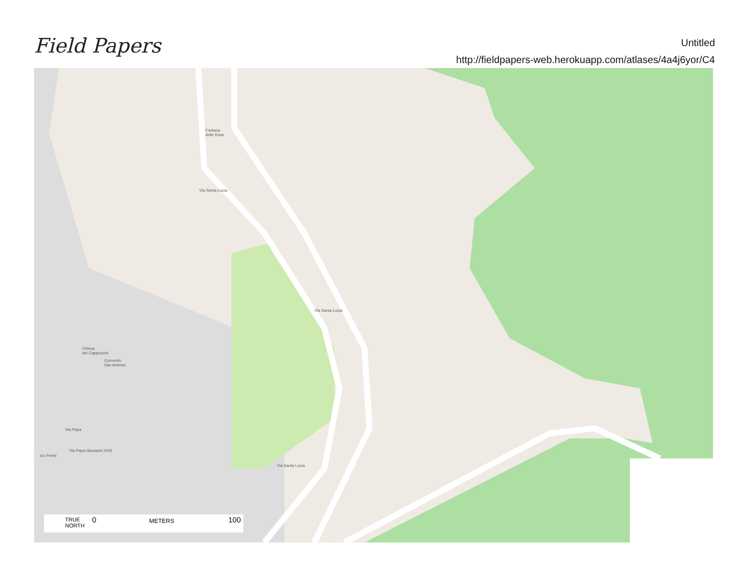Field Papers
Untitled
http://fieldpapers-web.herokuapp.com/atlases/4a4j6yor/C4
Fontana
delle Rose
Via Santa Lucia
Via Santa Lucia
Via Santa Lucia
Chiesa
dei Cappuccini
Convento
San Antonio
Via Papa
Via Papa Giovanni XXIII
ico Fermi
TRUE
NORTH
0 METERS 100